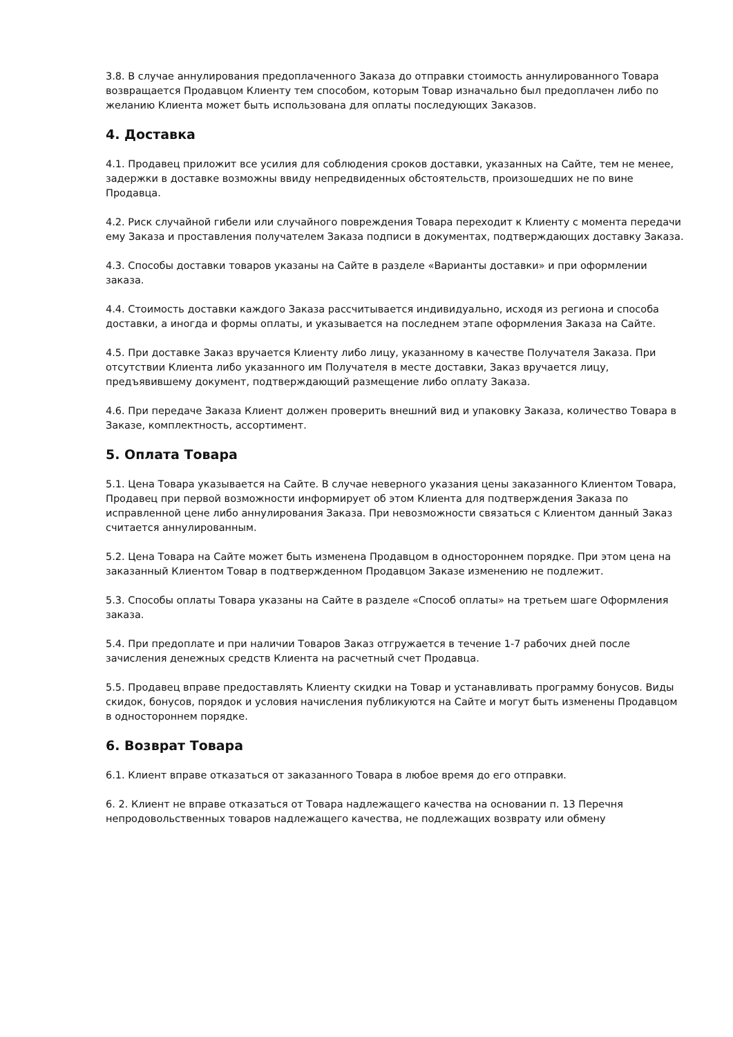3.8. В случае аннулирования предоплаченного Заказа до отправки стоимость аннулированного Товара возвращается Продавцом Клиенту тем способом, которым Товар изначально был предоплачен либо по желанию Клиента может быть использована для оплаты последующих Заказов.
4. Доставка
4.1. Продавец приложит все усилия для соблюдения сроков доставки, указанных на Сайте, тем не менее, задержки в доставке возможны ввиду непредвиденных обстоятельств, произошедших не по вине Продавца.
4.2. Риск случайной гибели или случайного повреждения Товара переходит к Клиенту с момента передачи ему Заказа и проставления получателем Заказа подписи в документах, подтверждающих доставку Заказа.
4.3. Способы доставки товаров указаны на Сайте в разделе «Варианты доставки» и при оформлении заказа.
4.4. Стоимость доставки каждого Заказа рассчитывается индивидуально, исходя из региона и способа доставки, а иногда и формы оплаты, и указывается на последнем этапе оформления Заказа на Сайте.
4.5. При доставке Заказ вручается Клиенту либо лицу, указанному в качестве Получателя Заказа. При отсутствии Клиента либо указанного им Получателя в месте доставки, Заказ вручается лицу, предъявившему документ, подтверждающий размещение либо оплату Заказа.
4.6. При передаче Заказа Клиент должен проверить внешний вид и упаковку Заказа, количество Товара в Заказе, комплектность, ассортимент.
5. Оплата Товара
5.1. Цена Товара указывается на Сайте. В случае неверного указания цены заказанного Клиентом Товара, Продавец при первой возможности информирует об этом Клиента для подтверждения Заказа по исправленной цене либо аннулирования Заказа. При невозможности связаться с Клиентом данный Заказ считается аннулированным.
5.2. Цена Товара на Сайте может быть изменена Продавцом в одностороннем порядке. При этом цена на заказанный Клиентом Товар в подтвержденном Продавцом Заказе изменению не подлежит.
5.3. Способы оплаты Товара указаны на Сайте в разделе «Способ оплаты» на третьем шаге Оформления заказа.
5.4. При предоплате и при наличии Товаров Заказ отгружается в течение 1-7 рабочих дней после зачисления денежных средств Клиента на расчетный счет Продавца.
5.5. Продавец вправе предоставлять Клиенту скидки на Товар и устанавливать программу бонусов. Виды скидок, бонусов, порядок и условия начисления публикуются на Сайте и могут быть изменены Продавцом в одностороннем порядке.
6. Возврат Товара
6.1. Клиент вправе отказаться от заказанного Товара в любое время до его отправки.
6. 2. Клиент не вправе отказаться от Товара надлежащего качества на основании п. 13 Перечня непродовольственных товаров надлежащего качества, не подлежащих возврату или обмену